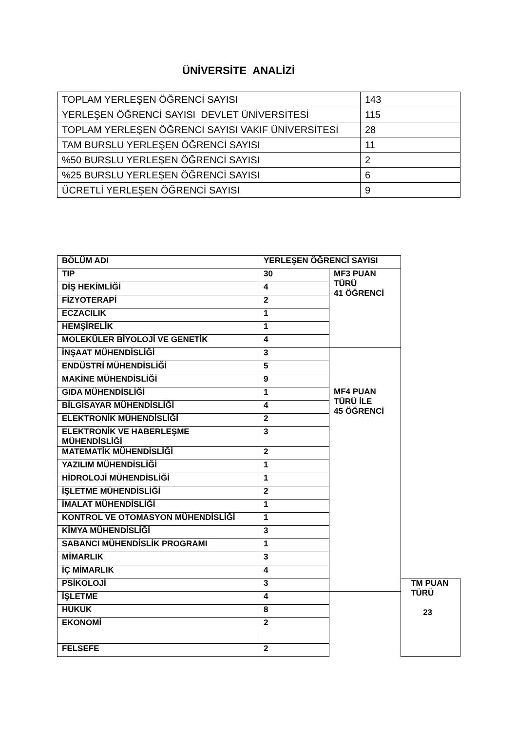ÜNİVERSİTE ANALİZİ
| TOPLAM YERLEŞEN ÖĞRENCİ SAYISI | 143 |
| YERLEŞEN ÖĞRENCİ SAYISI DEVLET ÜNİVERSİTESİ | 115 |
| TOPLAM YERLEŞEN ÖĞRENCİ SAYISI VAKIF ÜNİVERSİTESİ | 28 |
| TAM BURSLU YERLEŞEN ÖĞRENCİ SAYISI | 11 |
| %50 BURSLU YERLEŞEN ÖĞRENCİ SAYISI | 2 |
| %25 BURSLU YERLEŞEN ÖĞRENCİ SAYISI | 6 |
| ÜCRETLİ YERLEŞEN ÖĞRENCİ SAYISI | 9 |
| BÖLÜM ADI | YERLEŞEN ÖĞRENCİ SAYISI | | |
| --- | --- | --- | --- |
| TIP | 30 | MF3 PUAN TÜRÜ 41 ÖĞRENCİ | |
| DİŞ HEKİMLİĞİ | 4 | | |
| FİZYOTERAPİ | 2 | | |
| ECZACILIK | 1 | | |
| HEMŞİRELİK | 1 | | |
| MOLEKÜLER BİYOLOJİ VE GENETİK | 4 | | |
| İNŞAAT MÜHENDİSLİĞİ | 3 | MF4 PUAN TÜRÜ İLE 45 ÖĞRENCİ | |
| ENDÜSTRİ MÜHENDİSLİĞİ | 5 | | |
| MAKİNE MÜHENDİSLİĞİ | 9 | | |
| GIDA MÜHENDİSLİĞİ | 1 | | |
| BİLGİSAYAR MÜHENDİSLİĞİ | 4 | | |
| ELEKTRONİK MÜHENDİSLİĞİ | 2 | | |
| ELEKTRONİK VE HABERLEŞME MÜHENDİSLİĞİ | 3 | | |
| MATEMATİK MÜHENDİSLİĞİ | 2 | | |
| YAZILIM MÜHENDİSLİĞİ | 1 | | |
| HİDROLOJİ MÜHENDİSLİĞİ | 1 | | |
| İŞLETME MÜHENDİSLİĞİ | 2 | | |
| İMALAT MÜHENDİSLİĞİ | 1 | | |
| KONTROL VE OTOMASYON MÜHENDİSLİĞİ | 1 | | |
| KİMYA MÜHENDİSLİĞİ | 3 | | |
| SABANCI MÜHENDİSLİK PROGRAMI | 1 | | |
| MİMARLIK | 3 | | |
| İÇ MİMARLIK | 4 | | |
| PSİKOLOJİ | 3 | | TM PUAN TÜRÜ 23 |
| İŞLETME | 4 | | |
| HUKUK | 8 | | |
| EKONOMİ | 2 | | |
| FELSEFE | 2 | | |